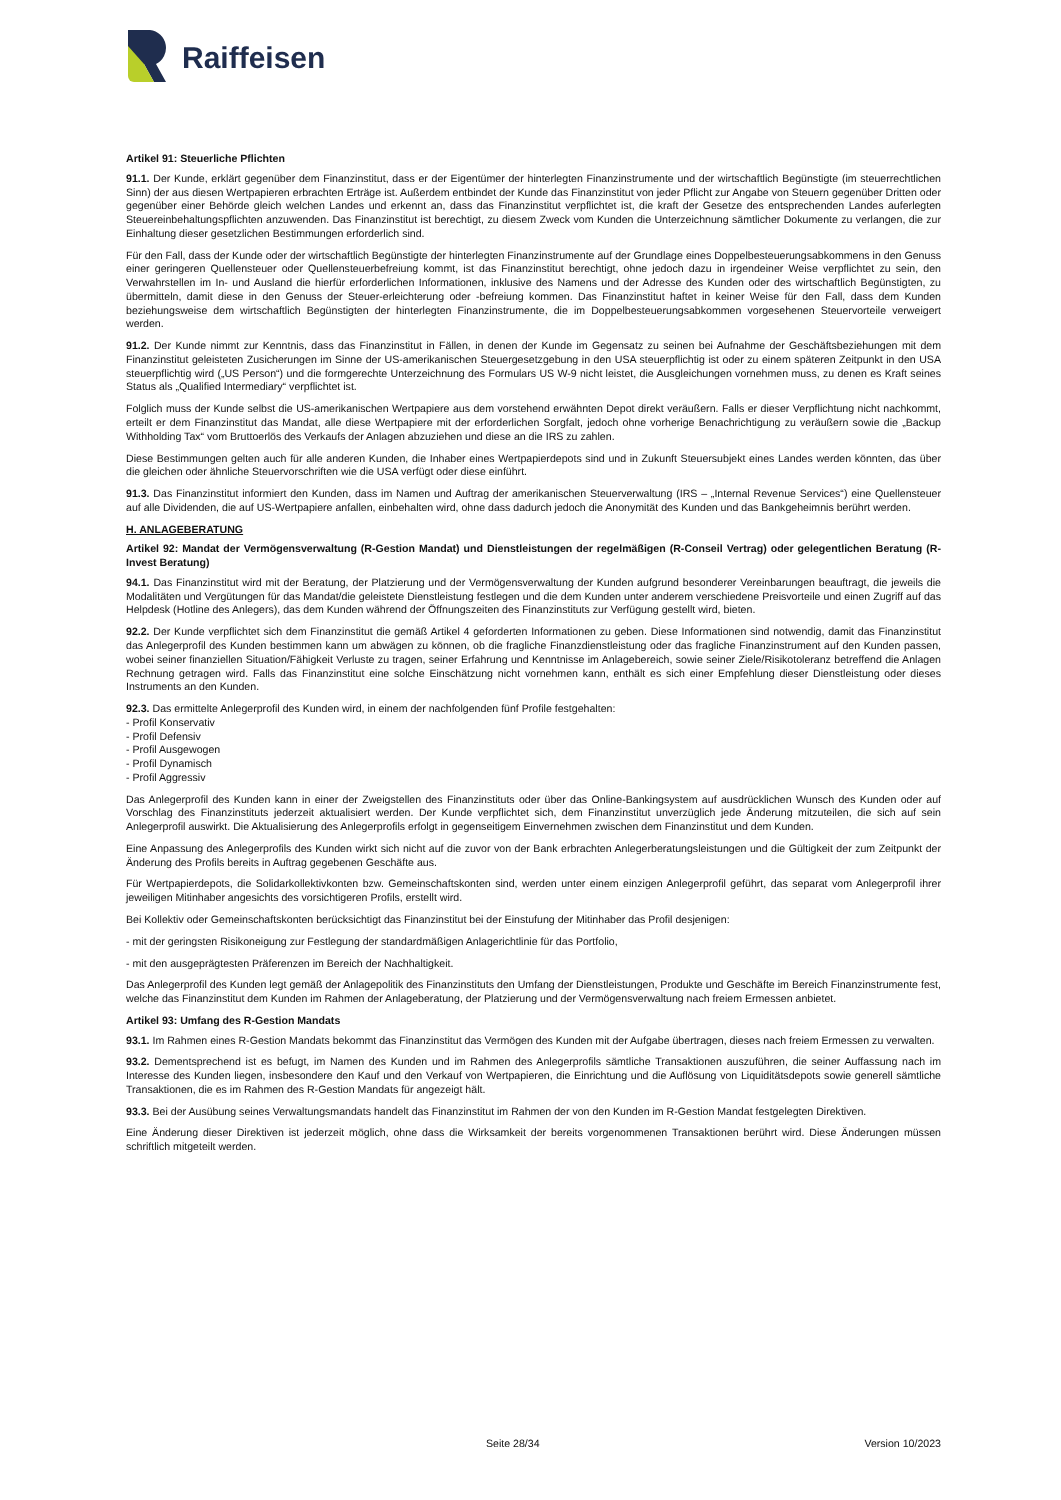Raiffeisen
Artikel 91: Steuerliche Pflichten
91.1. Der Kunde, erklärt gegenüber dem Finanzinstitut, dass er der Eigentümer der hinterlegten Finanzinstrumente und der wirtschaftlich Begünstigte (im steuerrechtlichen Sinn) der aus diesen Wertpapieren erbrachten Erträge ist. Außerdem entbindet der Kunde das Finanzinstitut von jeder Pflicht zur Angabe von Steuern gegenüber Dritten oder gegenüber einer Behörde gleich welchen Landes und erkennt an, dass das Finanzinstitut verpflichtet ist, die kraft der Gesetze des entsprechenden Landes auferlegten Steuereinbehaltungspflichten anzuwenden. Das Finanzinstitut ist berechtigt, zu diesem Zweck vom Kunden die Unterzeichnung sämtlicher Dokumente zu verlangen, die zur Einhaltung dieser gesetzlichen Bestimmungen erforderlich sind.
Für den Fall, dass der Kunde oder der wirtschaftlich Begünstigte der hinterlegten Finanzinstrumente auf der Grundlage eines Doppelbesteuerungsabkommens in den Genuss einer geringeren Quellensteuer oder Quellensteuerbefreiung kommt, ist das Finanzinstitut berechtigt, ohne jedoch dazu in irgendeiner Weise verpflichtet zu sein, den Verwahrstellen im In- und Ausland die hierfür erforderlichen Informationen, inklusive des Namens und der Adresse des Kunden oder des wirtschaftlich Begünstigten, zu übermitteln, damit diese in den Genuss der Steuer-erleichterung oder -befreiung kommen. Das Finanzinstitut haftet in keiner Weise für den Fall, dass dem Kunden beziehungsweise dem wirtschaftlich Begünstigten der hinterlegten Finanzinstrumente, die im Doppelbesteuerungsabkommen vorgesehenen Steuervorteile verweigert werden.
91.2. Der Kunde nimmt zur Kenntnis, dass das Finanzinstitut in Fällen, in denen der Kunde im Gegensatz zu seinen bei Aufnahme der Geschäftsbeziehungen mit dem Finanzinstitut geleisteten Zusicherungen im Sinne der US-amerikanischen Steuergesetzgebung in den USA steuerpflichtig ist oder zu einem späteren Zeitpunkt in den USA steuerpflichtig wird („US Person“) und die formgerechte Unterzeichnung des Formulars US W-9 nicht leistet, die Ausgleichungen vornehmen muss, zu denen es Kraft seines Status als „Qualified Intermediary“ verpflichtet ist.
Folglich muss der Kunde selbst die US-amerikanischen Wertpapiere aus dem vorstehend erwähnten Depot direkt veräußern. Falls er dieser Verpflichtung nicht nachkommt, erteilt er dem Finanzinstitut das Mandat, alle diese Wertpapiere mit der erforderlichen Sorgfalt, jedoch ohne vorherige Benachrichtigung zu veräußern sowie die „Backup Withholding Tax“ vom Bruttoerlös des Verkaufs der Anlagen abzuziehen und diese an die IRS zu zahlen.
Diese Bestimmungen gelten auch für alle anderen Kunden, die Inhaber eines Wertpapierdepots sind und in Zukunft Steuersubjekt eines Landes werden könnten, das über die gleichen oder ähnliche Steuervorschriften wie die USA verfügt oder diese einführt.
91.3. Das Finanzinstitut informiert den Kunden, dass im Namen und Auftrag der amerikanischen Steuerverwaltung (IRS – „Internal Revenue Services“) eine Quellensteuer auf alle Dividenden, die auf US-Wertpapiere anfallen, einbehalten wird, ohne dass dadurch jedoch die Anonymität des Kunden und das Bankgeheimnis berührt werden.
H. ANLAGEBERATUNG
Artikel 92: Mandat der Vermögensverwaltung (R-Gestion Mandat) und Dienstleistungen der regelmäßigen (R-Conseil Vertrag) oder gelegentlichen Beratung (R-Invest Beratung)
94.1. Das Finanzinstitut wird mit der Beratung, der Platzierung und der Vermögensverwaltung der Kunden aufgrund besonderer Vereinbarungen beauftragt, die jeweils die Modalitäten und Vergütungen für das Mandat/die geleistete Dienstleistung festlegen und die dem Kunden unter anderem verschiedene Preisvorteile und einen Zugriff auf das Helpdesk (Hotline des Anlegers), das dem Kunden während der Öffnungszeiten des Finanzinstituts zur Verfügung gestellt wird, bieten.
92.2. Der Kunde verpflichtet sich dem Finanzinstitut die gemäß Artikel 4 geforderten Informationen zu geben. Diese Informationen sind notwendig, damit das Finanzinstitut das Anlegerprofil des Kunden bestimmen kann um abwägen zu können, ob die fragliche Finanzdienstleistung oder das fragliche Finanzinstrument auf den Kunden passen, wobei seiner finanziellen Situation/Fähigkeit Verluste zu tragen, seiner Erfahrung und Kenntnisse im Anlagebereich, sowie seiner Ziele/Risikotoleranz betreffend die Anlagen Rechnung getragen wird. Falls das Finanzinstitut eine solche Einschätzung nicht vornehmen kann, enthält es sich einer Empfehlung dieser Dienstleistung oder dieses Instruments an den Kunden.
92.3. Das ermittelte Anlegerprofil des Kunden wird, in einem der nachfolgenden fünf Profile festgehalten:
- Profil Konservativ
- Profil Defensiv
- Profil Ausgewogen
- Profil Dynamisch
- Profil Aggressiv
Das Anlegerprofil des Kunden kann in einer der Zweigstellen des Finanzinstituts oder über das Online-Bankingsystem auf ausdrücklichen Wunsch des Kunden oder auf Vorschlag des Finanzinstituts jederzeit aktualisiert werden. Der Kunde verpflichtet sich, dem Finanzinstitut unverzüglich jede Änderung mitzuteilen, die sich auf sein Anlegerprofil auswirkt. Die Aktualisierung des Anlegerprofils erfolgt in gegenseitigem Einvernehmen zwischen dem Finanzinstitut und dem Kunden.
Eine Anpassung des Anlegerprofils des Kunden wirkt sich nicht auf die zuvor von der Bank erbrachten Anlegerberatungsleistungen und die Gültigkeit der zum Zeitpunkt der Änderung des Profils bereits in Auftrag gegebenen Geschäfte aus.
Für Wertpapierdepots, die Solidarkollektivkonten bzw. Gemeinschaftskonten sind, werden unter einem einzigen Anlegerprofil geführt, das separat vom Anlegerprofil ihrer jeweiligen Mitinhaber angesichts des vorsichtigeren Profils, erstellt wird.
Bei Kollektiv oder Gemeinschaftskonten berücksichtigt das Finanzinstitut bei der Einstufung der Mitinhaber das Profil desjenigen:
- mit der geringsten Risikoneigung zur Festlegung der standardmäßigen Anlagerichtlinie für das Portfolio,
- mit den ausgeprägtesten Präferenzen im Bereich der Nachhaltigkeit.
Das Anlegerprofil des Kunden legt gemäß der Anlagepolitik des Finanzinstituts den Umfang der Dienstleistungen, Produkte und Geschäfte im Bereich Finanzinstrumente fest, welche das Finanzinstitut dem Kunden im Rahmen der Anlageberatung, der Platzierung und der Vermögensverwaltung nach freiem Ermessen anbietet.
Artikel 93: Umfang des R-Gestion Mandats
93.1. Im Rahmen eines R-Gestion Mandats bekommt das Finanzinstitut das Vermögen des Kunden mit der Aufgabe übertragen, dieses nach freiem Ermessen zu verwalten.
93.2. Dementsprechend ist es befugt, im Namen des Kunden und im Rahmen des Anlegerprofils sämtliche Transaktionen auszuführen, die seiner Auffassung nach im Interesse des Kunden liegen, insbesondere den Kauf und den Verkauf von Wertpapieren, die Einrichtung und die Auflösung von Liquiditätsdepots sowie generell sämtliche Transaktionen, die es im Rahmen des R-Gestion Mandats für angezeigt hält.
93.3. Bei der Ausübung seines Verwaltungsmandats handelt das Finanzinstitut im Rahmen der von den Kunden im R-Gestion Mandat festgelegten Direktiven.
Eine Änderung dieser Direktiven ist jederzeit möglich, ohne dass die Wirksamkeit der bereits vorgenommenen Transaktionen berührt wird. Diese Änderungen müssen schriftlich mitgeteilt werden.
Seite 28/34 Version 10/2023